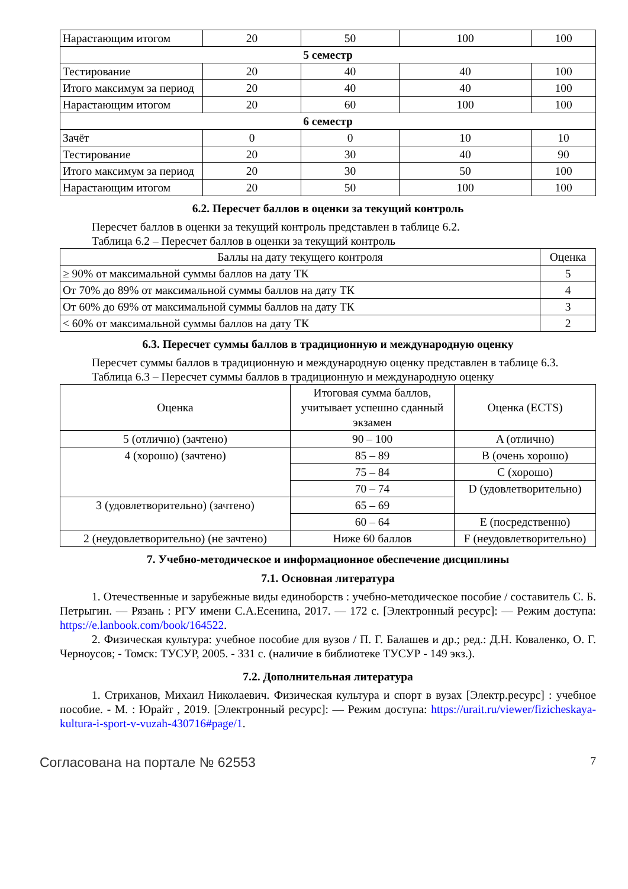| Нарастающим итогом | 20 | 50 | 100 | 100 |
| 5 семестр | | | | |
| Тестирование | 20 | 40 | 40 | 100 |
| Итого максимум за период | 20 | 40 | 40 | 100 |
| Нарастающим итогом | 20 | 60 | 100 | 100 |
| 6 семестр | | | | |
| Зачёт | 0 | 0 | 10 | 10 |
| Тестирование | 20 | 30 | 40 | 90 |
| Итого максимум за период | 20 | 30 | 50 | 100 |
| Нарастающим итогом | 20 | 50 | 100 | 100 |
6.2. Пересчет баллов в оценки за текущий контроль
Пересчет баллов в оценки за текущий контроль представлен в таблице 6.2.
Таблица 6.2 – Пересчет баллов в оценки за текущий контроль
| Баллы на дату текущего контроля | Оценка |
| --- | --- |
| ≥ 90% от максимальной суммы баллов на дату ТК | 5 |
| От 70% до 89% от максимальной суммы баллов на дату ТК | 4 |
| От 60% до 69% от максимальной суммы баллов на дату ТК | 3 |
| < 60% от максимальной суммы баллов на дату ТК | 2 |
6.3. Пересчет суммы баллов в традиционную и международную оценку
Пересчет суммы баллов в традиционную и международную оценку представлен в таблице 6.3.
Таблица 6.3 – Пересчет суммы баллов в традиционную и международную оценку
| Оценка | Итоговая сумма баллов, учитывает успешно сданный экзамен | Оценка (ECTS) |
| --- | --- | --- |
| 5 (отлично) (зачтено) | 90 – 100 | A (отлично) |
| 4 (хорошо) (зачтено) | 85 – 89 | B (очень хорошо) |
| | 75 – 84 | C (хорошо) |
| | 70 – 74 | D (удовлетворительно) |
| 3 (удовлетворительно) (зачтено) | 65 – 69 | |
| | 60 – 64 | E (посредственно) |
| 2 (неудовлетворительно) (не зачтено) | Ниже 60 баллов | F (неудовлетворительно) |
7. Учебно-методическое и информационное обеспечение дисциплины
7.1. Основная литература
1. Отечественные и зарубежные виды единоборств : учебно-методическое пособие / составитель С. Б. Петрыгин. — Рязань : РГУ имени С.А.Есенина, 2017. — 172 с. [Электронный ресурс]: — Режим доступа: https://e.lanbook.com/book/164522.
2. Физическая культура: учебное пособие для вузов / П. Г. Балашев и др.; ред.: Д.Н. Коваленко, О. Г. Черноусов; - Томск: ТУСУР, 2005. - 331 с. (наличие в библиотеке ТУСУР - 149 экз.).
7.2. Дополнительная литература
1. Стриханов, Михаил Николаевич. Физическая культура и спорт в вузах [Электр.ресурс] : учебное пособие. - М. : Юрайт , 2019. [Электронный ресурс]: — Режим доступа: https://urait.ru/viewer/fizicheskaya-kultura-i-sport-v-vuzah-430716#page/1.
Согласована на портале № 62553 7